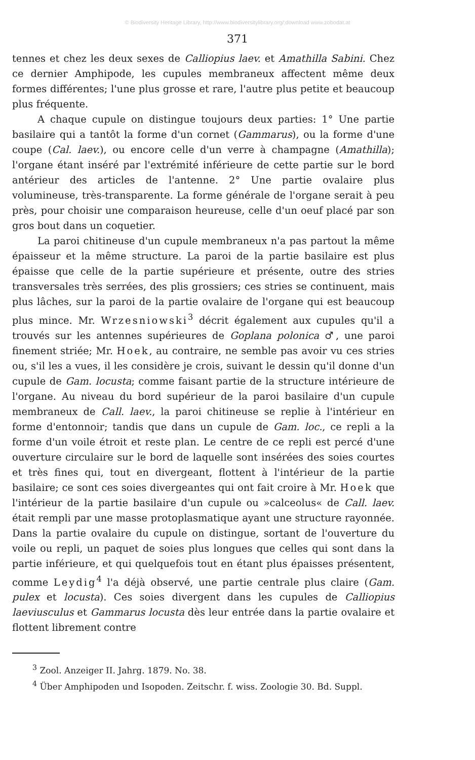© Biodiversity Heritage Library, http://www.biodiversitylibrary.org/;download www.zobodat.at
371
tennes et chez les deux sexes de Calliopius laev. et Amathilla Sabini. Chez ce dernier Amphipode, les cupules membraneux affectent même deux formes différentes; l'une plus grosse et rare, l'autre plus petite et beaucoup plus fréquente.
A chaque cupule on distingue toujours deux parties: 1° Une partie basilaire qui a tantôt la forme d'un cornet (Gammarus), ou la forme d'une coupe (Cal. laev.), ou encore celle d'un verre à champagne (Amathilla); l'organe étant inséré par l'extrémité inférieure de cette partie sur le bord antérieur des articles de l'antenne. 2° Une partie ovalaire plus volumineuse, très-transparente. La forme générale de l'organe serait à peu près, pour choisir une comparaison heureuse, celle d'un oeuf placé par son gros bout dans un coquetier.
La paroi chitineuse d'un cupule membraneux n'a pas partout la même épaisseur et la même structure. La paroi de la partie basilaire est plus épaisse que celle de la partie supérieure et présente, outre des stries transversales très serrées, des plis grossiers; ces stries se continuent, mais plus lâches, sur la paroi de la partie ovalaire de l'organe qui est beaucoup plus mince. Mr. Wrzesniowski<sup>3</sup> décrit également aux cupules qu'il a trouvés sur les antennes supérieures de Goplana polonica ♂, une paroi finement striée; Mr. Hoek, au contraire, ne semble pas avoir vu ces stries ou, s'il les a vues, il les considère je crois, suivant le dessin qu'il donne d'un cupule de Gam. locusta; comme faisant partie de la structure intérieure de l'organe. Au niveau du bord supérieur de la paroi basilaire d'un cupule membraneux de Call. laev., la paroi chitineuse se replie à l'intérieur en forme d'entonnoir; tandis que dans un cupule de Gam. loc., ce repli a la forme d'un voile étroit et reste plan. Le centre de ce repli est percé d'une ouverture circulaire sur le bord de laquelle sont insérées des soies courtes et très fines qui, tout en divergeant, flottent à l'intérieur de la partie basilaire; ce sont ces soies divergeantes qui ont fait croire à Mr. Hoek que l'intérieur de la partie basilaire d'un cupule ou »calceolus« de Call. laev. était rempli par une masse protoplasmatique ayant une structure rayonnée. Dans la partie ovalaire du cupule on distingue, sortant de l'ouverture du voile ou repli, un paquet de soies plus longues que celles qui sont dans la partie inférieure, et qui quelquefois tout en étant plus épaisses présentent, comme Leydig<sup>4</sup> l'a déjà observé, une partie centrale plus claire (Gam. pulex et locusta). Ces soies divergent dans les cupules de Calliopius laeviusculus et Gammarus locusta dès leur entrée dans la partie ovalaire et flottent librement contre
<sup>3</sup> Zool. Anzeiger II. Jahrg. 1879. No. 38.
<sup>4</sup> Über Amphipoden und Isopoden. Zeitschr. f. wiss. Zoologie 30. Bd. Suppl.